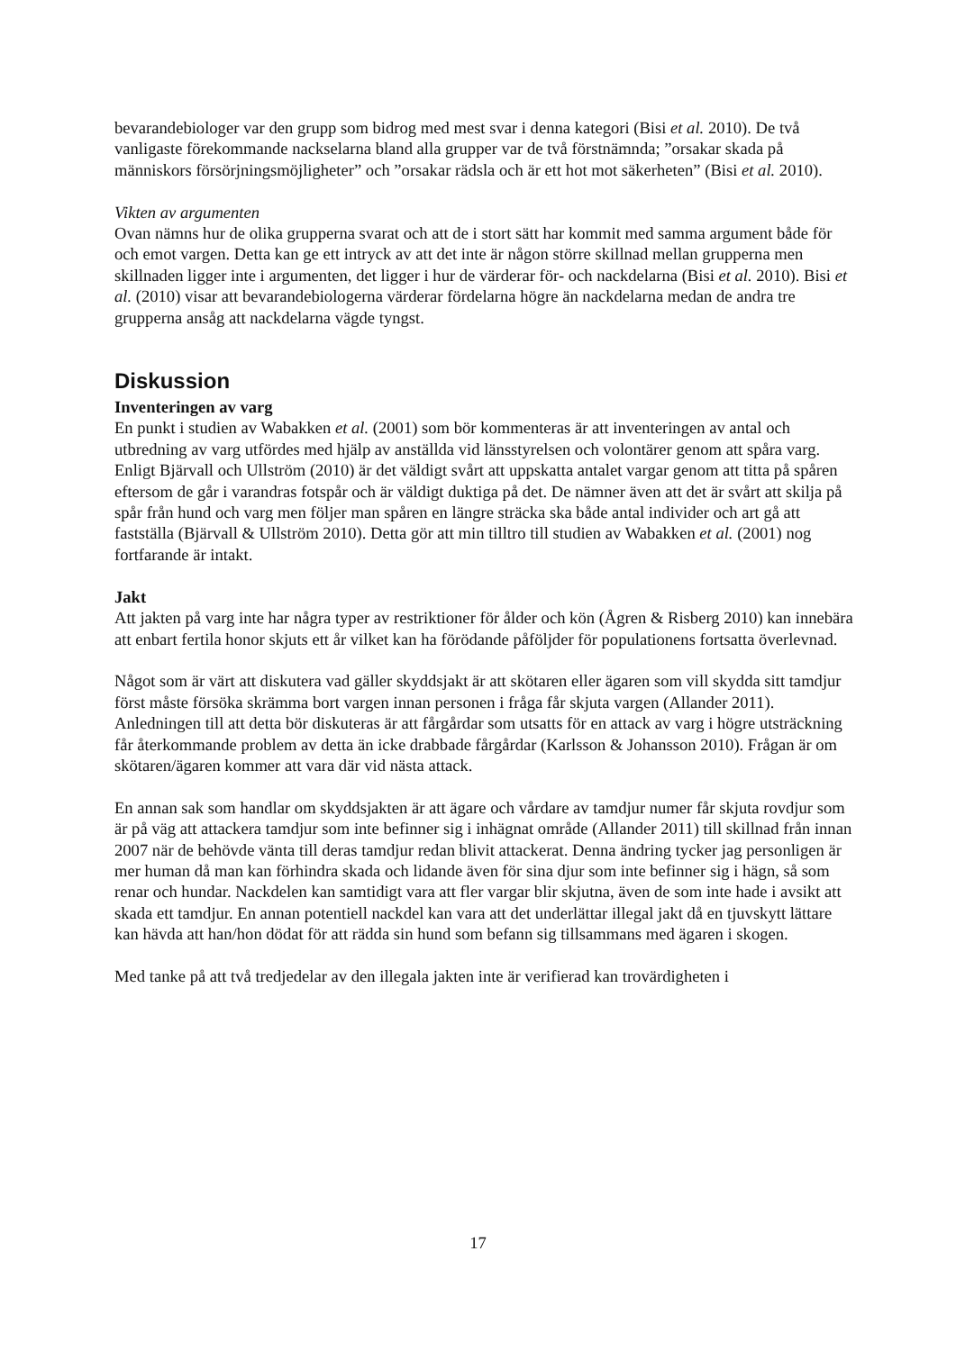bevarandebiologer var den grupp som bidrog med mest svar i denna kategori (Bisi et al. 2010). De två vanligaste förekommande nackselarna bland alla grupper var de två förstnämnda; ”orsakar skada på människors försörjningsmöjligheter” och ”orsakar rädsla och är ett hot mot säkerheten” (Bisi et al. 2010).
Vikten av argumenten
Ovan nämns hur de olika grupperna svarat och att de i stort sätt har kommit med samma argument både för och emot vargen. Detta kan ge ett intryck av att det inte är någon större skillnad mellan grupperna men skillnaden ligger inte i argumenten, det ligger i hur de värderar för- och nackdelarna (Bisi et al. 2010). Bisi et al. (2010) visar att bevarandebiologerna värderar fördelarna högre än nackdelarna medan de andra tre grupperna ansåg att nackdelarna vägde tyngst.
Diskussion
Inventeringen av varg
En punkt i studien av Wabakken et al. (2001) som bör kommenteras är att inventeringen av antal och utbredning av varg utfördes med hjälp av anställda vid länsstyrelsen och volontärer genom att spåra varg. Enligt Bjärvall och Ullström (2010) är det väldigt svårt att uppskatta antalet vargar genom att titta på spåren eftersom de går i varandras fotspår och är väldigt duktiga på det. De nämner även att det är svårt att skilja på spår från hund och varg men följer man spåren en längre sträcka ska både antal individer och art gå att fastställa (Bjärvall & Ullström 2010). Detta gör att min tilltro till studien av Wabakken et al. (2001) nog fortfarande är intakt.
Jakt
Att jakten på varg inte har några typer av restriktioner för ålder och kön (Ågren & Risberg 2010) kan innebära att enbart fertila honor skjuts ett år vilket kan ha förödande påföljder för populationens fortsatta överlevnad.
Något som är värt att diskutera vad gäller skyddsjakt är att skötaren eller ägaren som vill skydda sitt tamdjur först måste försöka skrämma bort vargen innan personen i fråga får skjuta vargen (Allander 2011). Anledningen till att detta bör diskuteras är att fårgårdar som utsatts för en attack av varg i högre utsträckning får återkommande problem av detta än icke drabbade fårgårdar (Karlsson & Johansson 2010). Frågan är om skötaren/ägaren kommer att vara där vid nästa attack.
En annan sak som handlar om skyddsjakten är att ägare och vårdare av tamdjur numer får skjuta rovdjur som är på väg att attackera tamdjur som inte befinner sig i inhägnat område (Allander 2011) till skillnad från innan 2007 när de behövde vänta till deras tamdjur redan blivit attackerat. Denna ändring tycker jag personligen är mer human då man kan förhindra skada och lidande även för sina djur som inte befinner sig i hägn, så som renar och hundar. Nackdelen kan samtidigt vara att fler vargar blir skjutna, även de som inte hade i avsikt att skada ett tamdjur. En annan potentiell nackdel kan vara att det underlättar illegal jakt då en tjuvskytt lättare kan hävda att han/hon dödat för att rädda sin hund som befann sig tillsammans med ägaren i skogen.
Med tanke på att två tredjedelar av den illegala jakten inte är verifierad kan trovärdigheten i
17